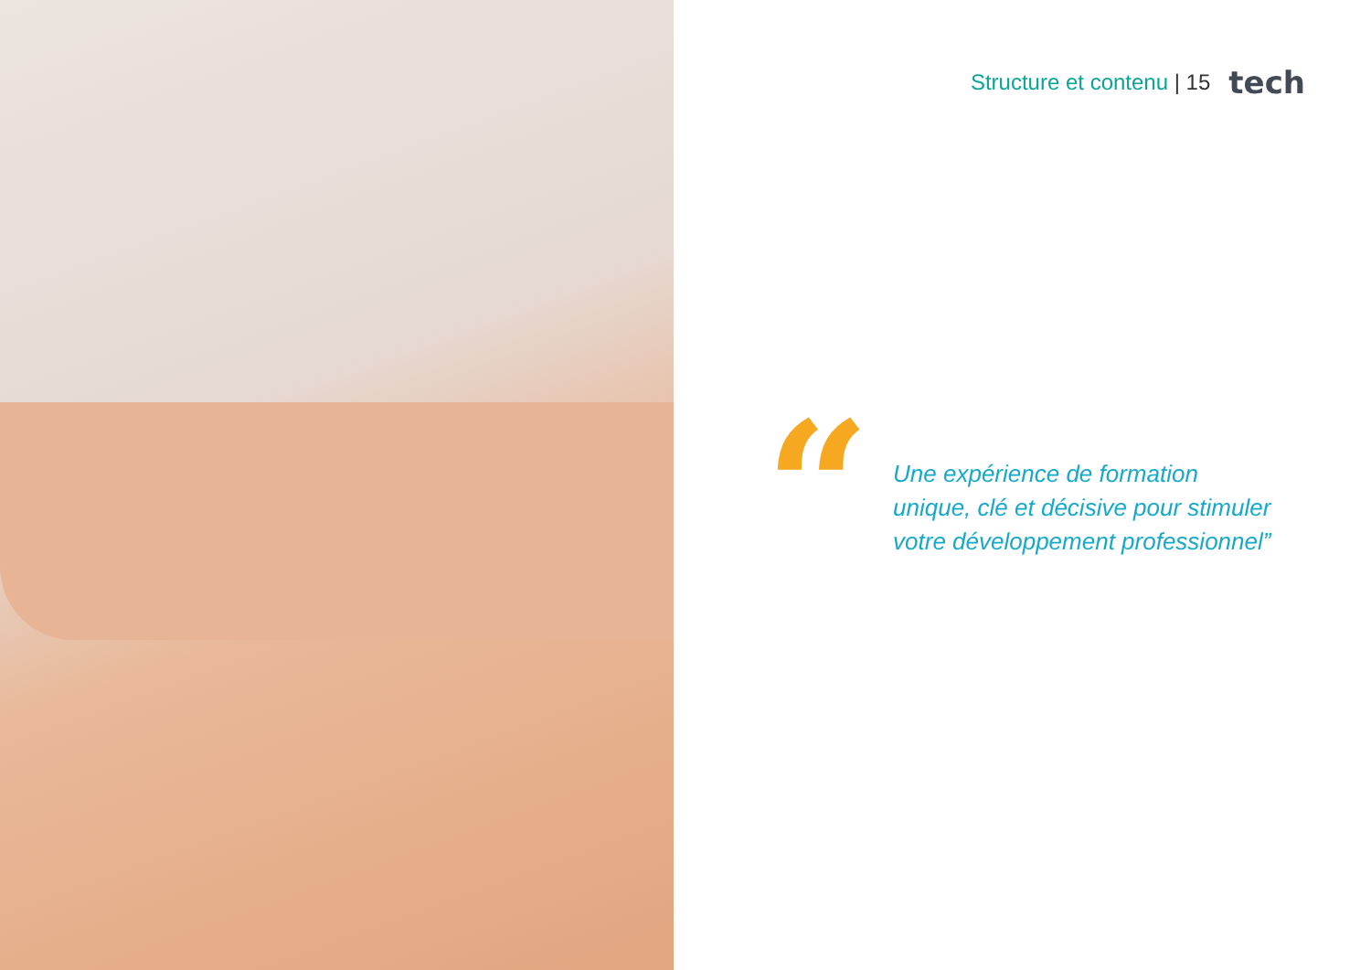Structure et contenu | 15 tech
“
Une expérience de formation
unique, clé et décisive pour stimuler
votre développement professionnel”